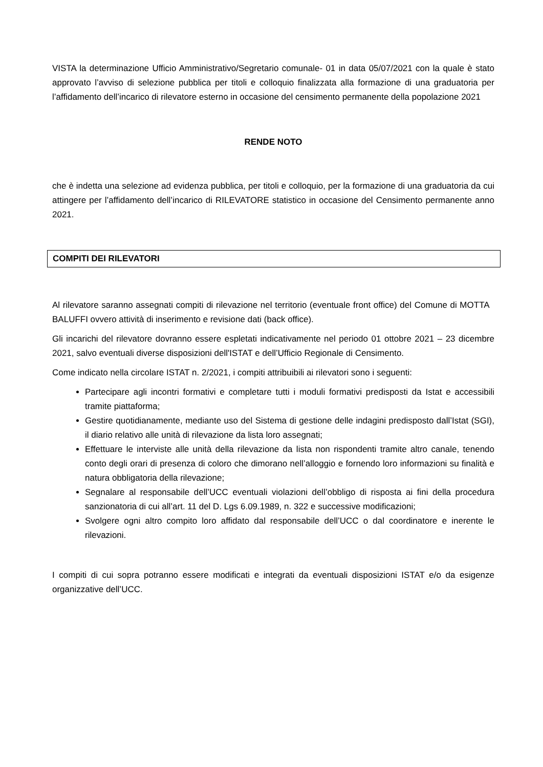VISTA la determinazione Ufficio Amministrativo/Segretario comunale- 01 in data 05/07/2021 con la quale è stato approvato l’avviso di selezione pubblica per titoli e colloquio finalizzata alla formazione di una graduatoria per l’affidamento dell’incarico di rilevatore esterno in occasione del censimento permanente della popolazione 2021
RENDE NOTO
che è indetta una selezione ad evidenza pubblica, per titoli e colloquio, per la formazione di una graduatoria da cui attingere per l’affidamento dell’incarico di RILEVATORE statistico in occasione del Censimento permanente anno 2021.
COMPITI DEI RILEVATORI
Al rilevatore saranno assegnati compiti di rilevazione nel territorio (eventuale front office) del Comune di MOTTA BALUFFI ovvero attività di inserimento e revisione dati (back office).
Gli incarichi del rilevatore dovranno essere espletati indicativamente nel periodo 01 ottobre 2021 – 23 dicembre 2021, salvo eventuali diverse disposizioni dell'ISTAT e dell’Ufficio Regionale di Censimento.
Come indicato nella circolare ISTAT n. 2/2021, i compiti attribuibili ai rilevatori sono i seguenti:
Partecipare agli incontri formativi e completare tutti i moduli formativi predisposti da Istat e accessibili tramite piattaforma;
Gestire quotidianamente, mediante uso del Sistema di gestione delle indagini predisposto dall’Istat (SGI), il diario relativo alle unità di rilevazione da lista loro assegnati;
Effettuare le interviste alle unità della rilevazione da lista non rispondenti tramite altro canale, tenendo conto degli orari di presenza di coloro che dimorano nell’alloggio e fornendo loro informazioni su finalità e natura obbligatoria della rilevazione;
Segnalare al responsabile dell’UCC eventuali violazioni dell’obbligo di risposta ai fini della procedura sanzionatoria di cui all’art. 11 del D. Lgs 6.09.1989, n. 322 e successive modificazioni;
Svolgere ogni altro compito loro affidato dal responsabile dell’UCC o dal coordinatore e inerente le rilevazioni.
I compiti di cui sopra potranno essere modificati e integrati da eventuali disposizioni ISTAT e/o da esigenze organizzative dell’UCC.